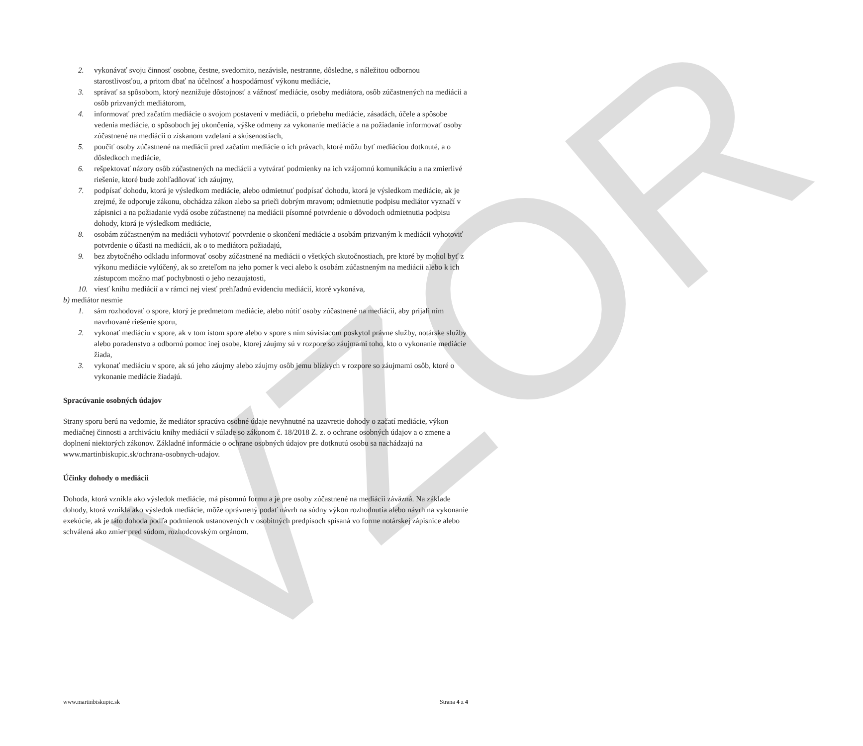VZOR
2. vykonávať svoju činnosť osobne, čestne, svedomito, nezávisle, nestranne, dôsledne, s náležitou odbornou starostlivosťou, a pritom dbať na účelnosť a hospodárnosť výkonu mediácie,
3. správať sa spôsobom, ktorý neznižuje dôstojnosť a vážnosť mediácie, osoby mediátora, osôb zúčastnených na mediácii a osôb prizvaných mediátorom,
4. informovať pred začatím mediácie o svojom postavení v mediácii, o priebehu mediácie, zásadách, účele a spôsobe vedenia mediácie, o spôsoboch jej ukončenia, výške odmeny za vykonanie mediácie a na požiadanie informovať osoby zúčastnené na mediácii o získanom vzdelaní a skúsenostiach,
5. poučiť osoby zúčastnené na mediácii pred začatím mediácie o ich právach, ktoré môžu byť mediáciou dotknuté, a o dôsledkoch mediácie,
6. rešpektovať názory osôb zúčastnených na mediácii a vytvárať podmienky na ich vzájomnú komunikáciu a na zmierlivé riešenie, ktoré bude zohľadňovať ich záujmy,
7. podpísať dohodu, ktorá je výsledkom mediácie, alebo odmietnuť podpísať dohodu, ktorá je výsledkom mediácie, ak je zrejmé, že odporuje zákonu, obchádza zákon alebo sa prieči dobrým mravom; odmietnutie podpisu mediátor vyznačí v zápisnici a na požiadanie vydá osobe zúčastnenej na mediácii písomné potvrdenie o dôvodoch odmietnutia podpisu dohody, ktorá je výsledkom mediácie,
8. osobám zúčastneným na mediácii vyhotoviť potvrdenie o skončení mediácie a osobám prizvaným k mediácii vyhotoviť potvrdenie o účasti na mediácii, ak o to mediátora požiadajú,
9. bez zbytočného odkladu informovať osoby zúčastnené na mediácii o všetkých skutočnostiach, pre ktoré by mohol byť z výkonu mediácie vylúčený, ak so zreteľom na jeho pomer k veci alebo k osobám zúčastneným na mediácii alebo k ich zástupcom možno mať pochybnosti o jeho nezaujatosti,
10. viesť knihu mediácií a v rámci nej viesť prehľadnú evidenciu mediácií, ktoré vykonáva,
b) mediátor nesmie
1. sám rozhodovať o spore, ktorý je predmetom mediácie, alebo nútiť osoby zúčastnené na mediácii, aby prijali ním navrhované riešenie sporu,
2. vykonať mediáciu v spore, ak v tom istom spore alebo v spore s ním súvisiacom poskytol právne služby, notárske služby alebo poradenstvo a odbornú pomoc inej osobe, ktorej záujmy sú v rozpore so záujmami toho, kto o vykonanie mediácie žiada,
3. vykonať mediáciu v spore, ak sú jeho záujmy alebo záujmy osôb jemu blízkych v rozpore so záujmami osôb, ktoré o vykonanie mediácie žiadajú.
Spracúvanie osobných údajov
Strany sporu berú na vedomie, že mediátor spracúva osobné údaje nevyhnutné na uzavretie dohody o začatí mediácie, výkon mediačnej činnosti a archiváciu knihy mediácií v súlade so zákonom č. 18/2018 Z. z. o ochrane osobných údajov a o zmene a doplnení niektorých zákonov. Základné informácie o ochrane osobných údajov pre dotknutú osobu sa nachádzajú na www.martinbiskupic.sk/ochrana-osobnych-udajov.
Účinky dohody o mediácii
Dohoda, ktorá vznikla ako výsledok mediácie, má písomnú formu a je pre osoby zúčastnené na mediácii záväzná. Na základe dohody, ktorá vznikla ako výsledok mediácie, môže oprávnený podať návrh na súdny výkon rozhodnutia alebo návrh na vykonanie exekúcie, ak je táto dohoda podľa podmienok ustanovených v osobitných predpisoch spísaná vo forme notárskej zápisnice alebo schválená ako zmier pred súdom, rozhodcovským orgánom.
www.martinbiskupic.sk Strana 4 z 4